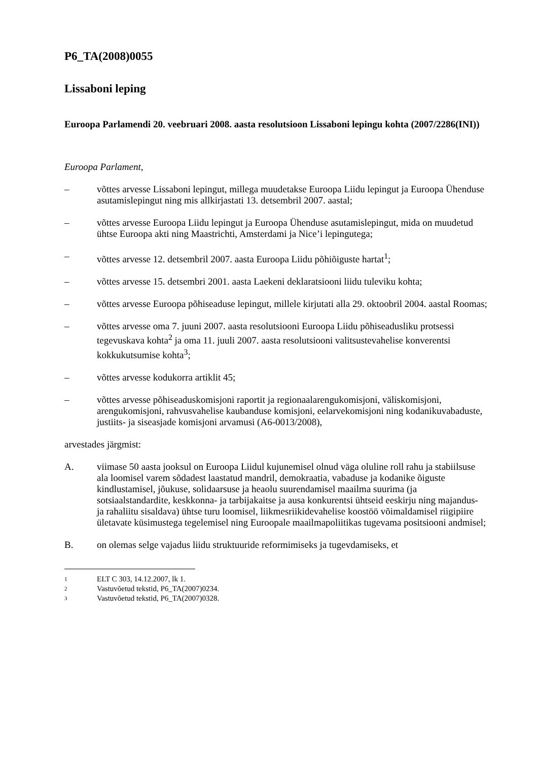P6_TA(2008)0055
Lissaboni leping
Euroopa Parlamendi 20. veebruari 2008. aasta resolutsioon Lissaboni lepingu kohta (2007/2286(INI))
Euroopa Parlament,
– võttes arvesse Lissaboni lepingut, millega muudetakse Euroopa Liidu lepingut ja Euroopa Ühenduse asutamislepingut ning mis allkirjastati 13. detsembril 2007. aastal;
– võttes arvesse Euroopa Liidu lepingut ja Euroopa Ühenduse asutamislepingut, mida on muudetud ühtse Euroopa akti ning Maastrichti, Amsterdami ja Nice’i lepingutega;
– võttes arvesse 12. detsembril 2007. aasta Euroopa Liidu põhiõiguste hartat<sup>1</sup>;
– võttes arvesse 15. detsembri 2001. aasta Laekeni deklaratsiooni liidu tuleviku kohta;
– võttes arvesse Euroopa põhiseaduse lepingut, millele kirjutati alla 29. oktoobril 2004. aastal Roomas;
– võttes arvesse oma 7. juuni 2007. aasta resolutsiooni Euroopa Liidu põhiseadusliku protsessi tegevuskava kohta<sup>2</sup> ja oma 11. juuli 2007. aasta resolutsiooni valitsustevahelise konverentsi kokkukutsumise kohta<sup>3</sup>;
– võttes arvesse kodukorra artiklit 45;
– võttes arvesse põhiseaduskomisjoni raportit ja regionaalarengukomisjoni, väliskomisjoni, arengukomisjoni, rahvusvahelise kaubanduse komisjoni, eelarvekomisjoni ning kodanikuvabaduste, justiits- ja siseasjade komisjoni arvamusi (A6-0013/2008),
arvestades järgmist:
A. viimase 50 aasta jooksul on Euroopa Liidul kujunemisel olnud väga oluline roll rahu ja stabiilsuse ala loomisel varem sõdadest laastatud mandril, demokraatia, vabaduse ja kodanike õiguste kindlustamisel, jõukuse, solidaarsuse ja heaolu suurendamisel maailma suurima (ja sotsiaalstandardite, keskkonna- ja tarbijakaitse ja ausa konkurentsi ühtseid eeskirju ning majandus- ja rahaliitu sisaldava) ühtse turu loomisel, liikmesriikidevahelise koostöö võimaldamisel riigipiire ületavate küsimustega tegelemisel ning Euroopale maailmapoliitikas tugevama positsiooni andmisel;
B. on olemas selge vajadus liidu struktuuride reformimiseks ja tugevdamiseks, et
1 ELT C 303, 14.12.2007, lk 1.
2 Vastuvõetud tekstid, P6_TA(2007)0234.
3 Vastuvõetud tekstid, P6_TA(2007)0328.